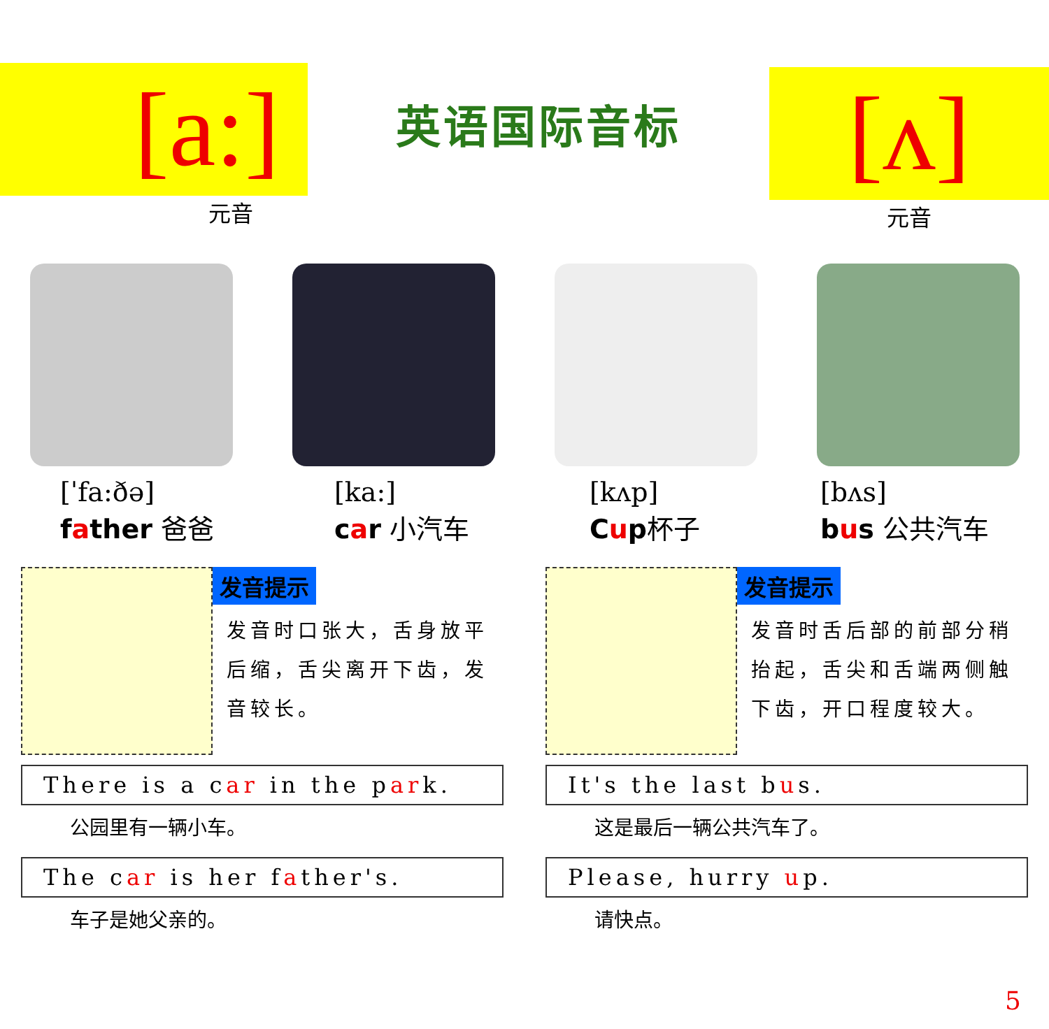[a:]
元音
英语国际音标
[ʌ]
元音
[ˈfa:ðə]
father 爸爸
[ka:]
car 小汽车
[kʌp]
Cup杯子
[bʌs]
bus 公共汽车
发音提示
发音时口张大，舌身放平后缩，舌尖离开下齿，发音较长。
发音提示
发音时舌后部的前部分稍抬起，舌尖和舌端两侧触下齿，开口程度较大。
There is a car in the park.
公园里有一辆小车。
The car is her father's.
车子是她父亲的。
It's the last bus.
这是最后一辆公共汽车了。
Please, hurry up.
请快点。
5